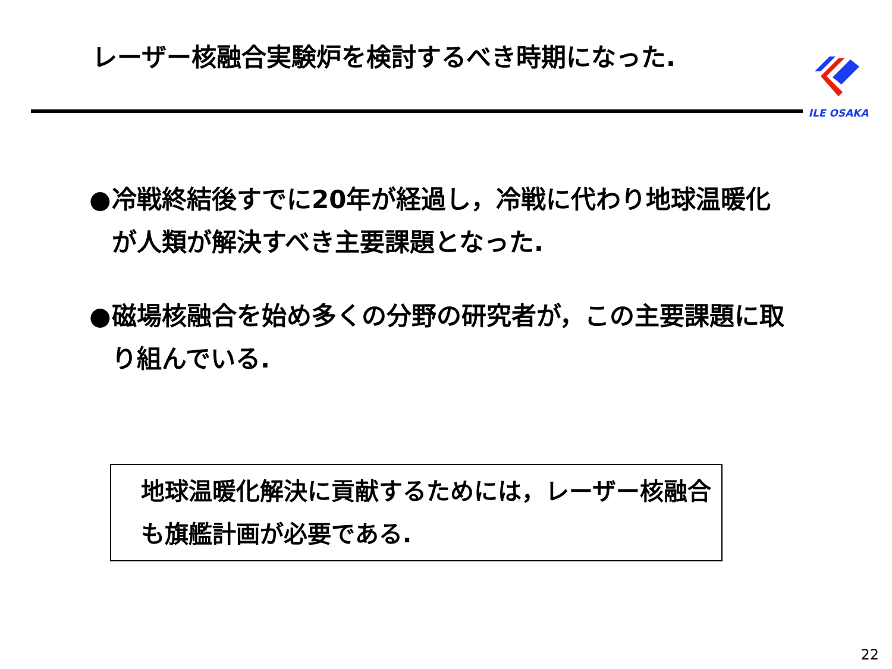レーザー核融合実験炉を検討するべき時期になった.
ILE OSAKA
● 冷戦終結後すでに20年が経過し，冷戦に代わり地球温暖化が人類が解決すべき主要課題となった.
● 磁場核融合を始め多くの分野の研究者が，この主要課題に取り組んでいる.
地球温暖化解決に貢献するためには，レーザー核融合も旗艦計画が必要である.
22